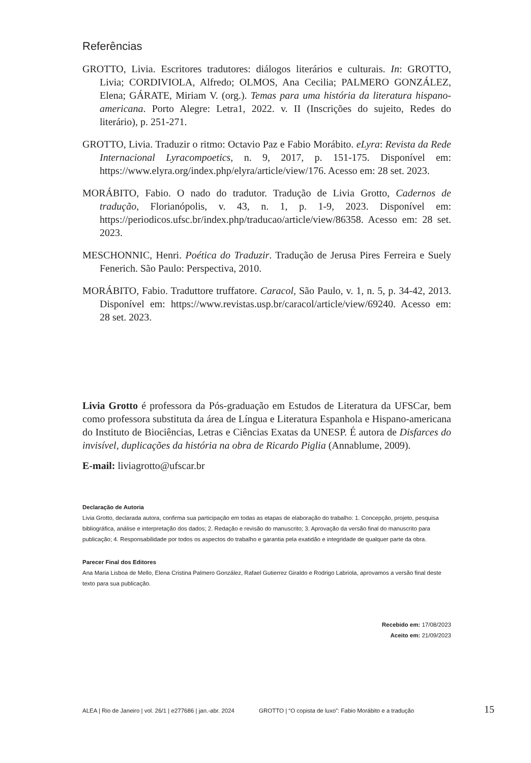Referências
GROTTO, Livia. Escritores tradutores: diálogos literários e culturais. In: GROTTO, Livia; CORDIVIOLA, Alfredo; OLMOS, Ana Cecilia; PALMERO GONZÁLEZ, Elena; GÁRATE, Miriam V. (org.). Temas para uma história da literatura hispano-americana. Porto Alegre: Letra1, 2022. v. II (Inscrições do sujeito, Redes do literário), p. 251-271.
GROTTO, Livia. Traduzir o ritmo: Octavio Paz e Fabio Morábito. eLyra: Revista da Rede Internacional Lyracompoetics, n. 9, 2017, p. 151-175. Disponível em: https://www.elyra.org/index.php/elyra/article/view/176. Acesso em: 28 set. 2023.
MORÁBITO, Fabio. O nado do tradutor. Tradução de Livia Grotto, Cadernos de tradução, Florianópolis, v. 43, n. 1, p. 1-9, 2023. Disponível em: https://periodicos.ufsc.br/index.php/traducao/article/view/86358. Acesso em: 28 set. 2023.
MESCHONNIC, Henri. Poética do Traduzir. Tradução de Jerusa Pires Ferreira e Suely Fenerich. São Paulo: Perspectiva, 2010.
MORÁBITO, Fabio. Traduttore truffatore. Caracol, São Paulo, v. 1, n. 5, p. 34-42, 2013. Disponível em: https://www.revistas.usp.br/caracol/article/view/69240. Acesso em: 28 set. 2023.
Livia Grotto é professora da Pós-graduação em Estudos de Literatura da UFSCar, bem como professora substituta da área de Língua e Literatura Espanhola e Hispano-americana do Instituto de Biociências, Letras e Ciências Exatas da UNESP. É autora de Disfarces do invisível, duplicações da história na obra de Ricardo Piglia (Annablume, 2009).
E-mail: liviagrotto@ufscar.br
Declaração de Autoria
Livia Grotto, declarada autora, confirma sua participação em todas as etapas de elaboração do trabalho: 1. Concepção, projeto, pesquisa bibliográfica, análise e interpretação dos dados; 2. Redação e revisão do manuscrito; 3. Aprovação da versão final do manuscrito para publicação; 4. Responsabilidade por todos os aspectos do trabalho e garantia pela exatidão e integridade de qualquer parte da obra.
Parecer Final dos Editores
Ana Maria Lisboa de Mello, Elena Cristina Palmero González, Rafael Gutierrez Giraldo e Rodrigo Labriola, aprovamos a versão final deste texto para sua publicação.
Recebido em: 17/08/2023
Aceito em: 21/09/2023
ALEA | Rio de Janeiro | vol. 26/1 | e277686 | jan.-abr. 2024 GROTTO | “O copista de luxo”: Fabio Morábito e a tradução 15